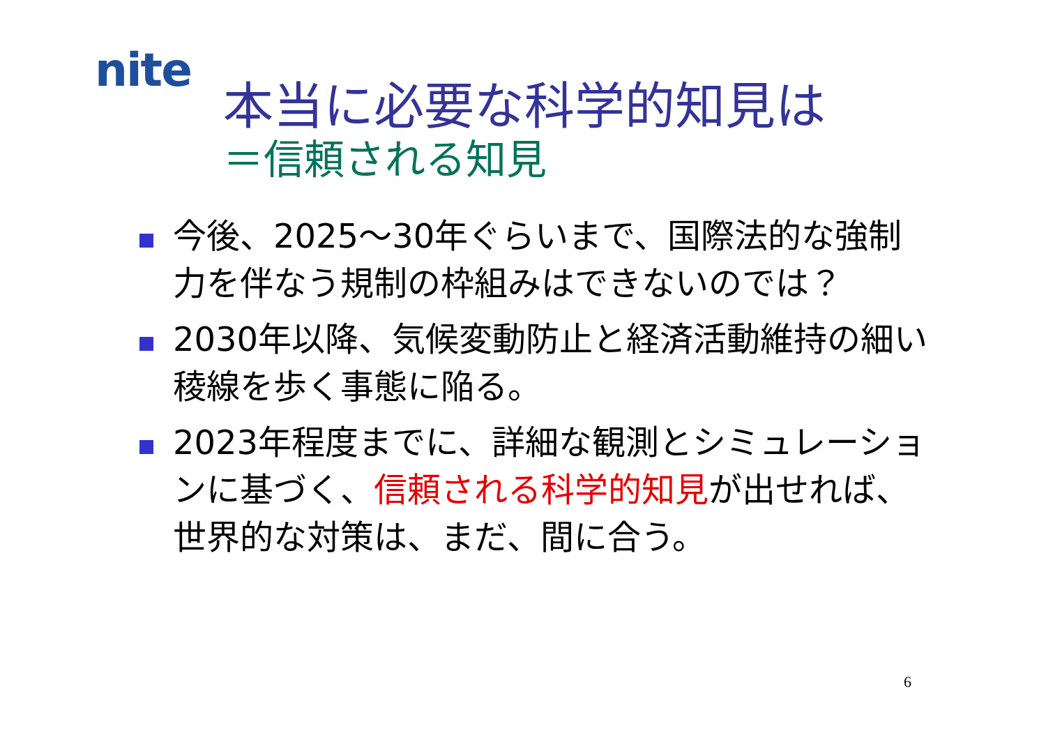nite
本当に必要な科学的知見は
＝信頼される知見
今後、2025～30年ぐらいまで、国際法的な強制力を伴なう規制の枠組みはできないのでは？
2030年以降、気候変動防止と経済活動維持の細い稜線を歩く事態に陥る。
2023年程度までに、詳細な観測とシミュレーションに基づく、信頼される科学的知見が出せれば、世界的な対策は、まだ、間に合う。
6